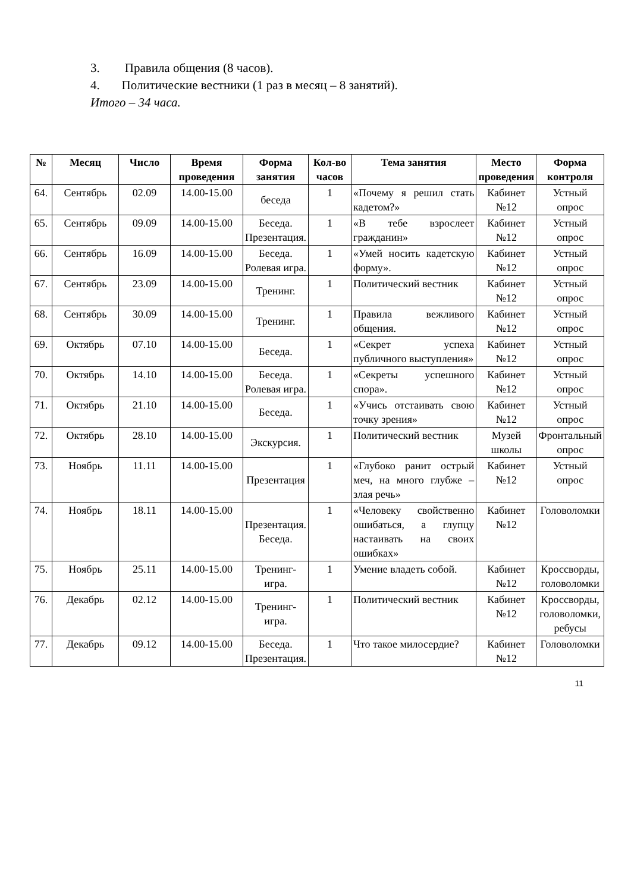3. Правила общения (8 часов).
4. Политические вестники (1 раз в месяц – 8 занятий).
Итого – 34 часа.
| № | Месяц | Число | Время проведения | Форма занятия | Кол-во часов | Тема занятия | Место проведения | Форма контроля |
| --- | --- | --- | --- | --- | --- | --- | --- | --- |
| 64. | Сентябрь | 02.09 | 14.00-15.00 | беседа | 1 | «Почему я решил стать кадетом?» | Кабинет №12 | Устный опрос |
| 65. | Сентябрь | 09.09 | 14.00-15.00 | Беседа. Презентация. | 1 | «В тебе взрослеет гражданин» | Кабинет №12 | Устный опрос |
| 66. | Сентябрь | 16.09 | 14.00-15.00 | Беседа. Ролевая игра. | 1 | «Умей носить кадетскую форму». | Кабинет №12 | Устный опрос |
| 67. | Сентябрь | 23.09 | 14.00-15.00 | Тренинг. | 1 | Политический вестник | Кабинет №12 | Устный опрос |
| 68. | Сентябрь | 30.09 | 14.00-15.00 | Тренинг. | 1 | Правила вежливого общения. | Кабинет №12 | Устный опрос |
| 69. | Октябрь | 07.10 | 14.00-15.00 | Беседа. | 1 | «Секрет успеха публичного выступления» | Кабинет №12 | Устный опрос |
| 70. | Октябрь | 14.10 | 14.00-15.00 | Беседа. Ролевая игра. | 1 | «Секреты успешного спора». | Кабинет №12 | Устный опрос |
| 71. | Октябрь | 21.10 | 14.00-15.00 | Беседа. | 1 | «Учись отстаивать свою точку зрения» | Кабинет №12 | Устный опрос |
| 72. | Октябрь | 28.10 | 14.00-15.00 | Экскурсия. | 1 | Политический вестник | Музей школы | Фронтальный опрос |
| 73. | Ноябрь | 11.11 | 14.00-15.00 | Презентация | 1 | «Глубоко ранит острый меч, на много глубже – злая речь» | Кабинет №12 | Устный опрос |
| 74. | Ноябрь | 18.11 | 14.00-15.00 | Презентация. Беседа. | 1 | «Человеку свойственно ошибаться, а глупцу настаивать на своих ошибках» | Кабинет №12 | Головоломки |
| 75. | Ноябрь | 25.11 | 14.00-15.00 | Тренинг-игра. | 1 | Умение владеть собой. | Кабинет №12 | Кроссворды, головоломки |
| 76. | Декабрь | 02.12 | 14.00-15.00 | Тренинг-игра. | 1 | Политический вестник | Кабинет №12 | Кроссворды, головоломки, ребусы |
| 77. | Декабрь | 09.12 | 14.00-15.00 | Беседа. Презентация. | 1 | Что такое милосердие? | Кабинет №12 | Головоломки |
11